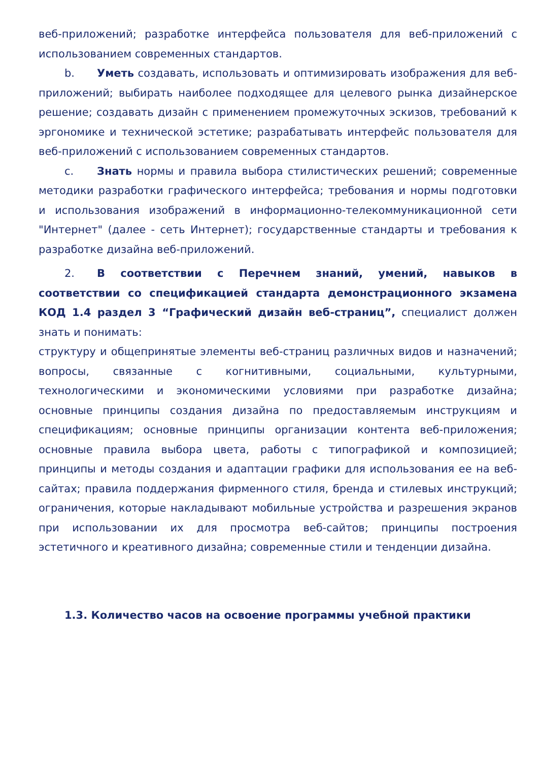веб-приложений; разработке интерфейса пользователя для веб-приложений с использованием современных стандартов.
b. Уметь создавать, использовать и оптимизировать изображения для веб-приложений; выбирать наиболее подходящее для целевого рынка дизайнерское решение; создавать дизайн с применением промежуточных эскизов, требований к эргономике и технической эстетике; разрабатывать интерфейс пользователя для веб-приложений с использованием современных стандартов.
c. Знать нормы и правила выбора стилистических решений; современные методики разработки графического интерфейса; требования и нормы подготовки и использования изображений в информационно-телекоммуникационной сети "Интернет" (далее - сеть Интернет); государственные стандарты и требования к разработке дизайна веб-приложений.
2. В соответствии с Перечнем знаний, умений, навыков в соответствии со спецификацией стандарта демонстрационного экзамена КОД 1.4 раздел 3 “Графический дизайн веб-страниц”, специалист должен знать и понимать:
структуру и общепринятые элементы веб-страниц различных видов и назначений; вопросы, связанные с когнитивными, социальными, культурными, технологическими и экономическими условиями при разработке дизайна; основные принципы создания дизайна по предоставляемым инструкциям и спецификациям; основные принципы организации контента веб-приложения; основные правила выбора цвета, работы с типографикой и композицией; принципы и методы создания и адаптации графики для использования ее на веб-сайтах; правила поддержания фирменного стиля, бренда и стилевых инструкций; ограничения, которые накладывают мобильные устройства и разрешения экранов при использовании их для просмотра веб-сайтов; принципы построения эстетичного и креативного дизайна; современные стили и тенденции дизайна.
1.3. Количество часов на освоение программы учебной практики